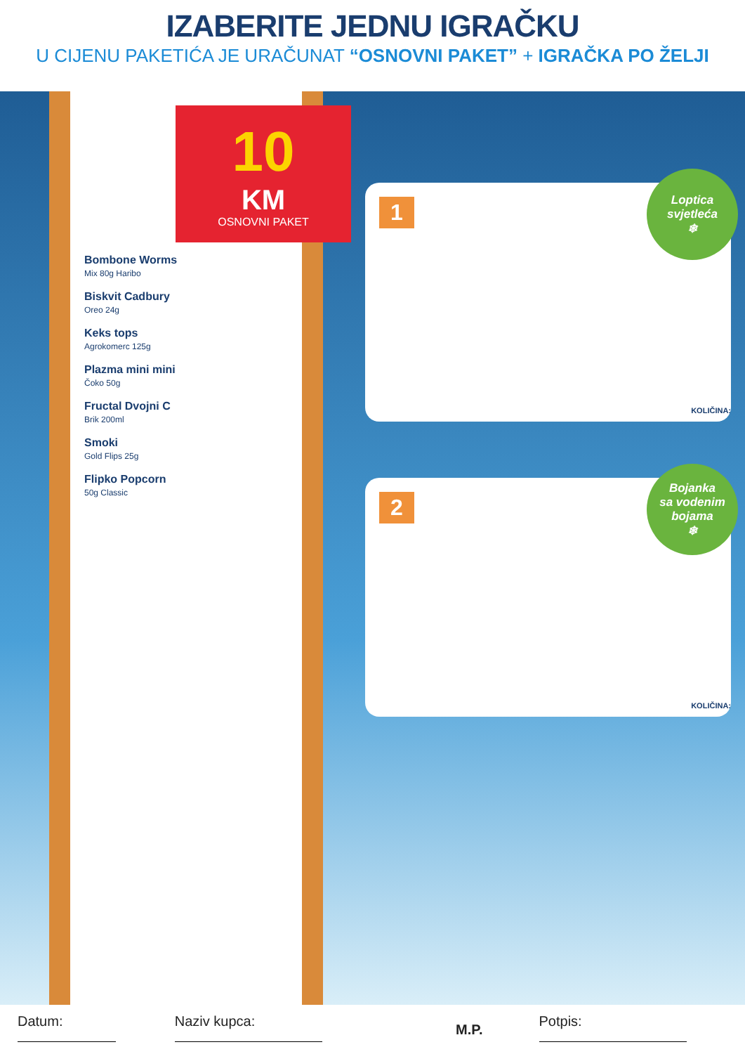IZABERITE JEDNU IGRAČKU
U CIJENU PAKETIĆA JE URAČUNAT “OSNOVNI PAKET” + IGRAČKA PO ŽELJI
10
KM
OSNOVNI PAKET
Bombone Worms
Mix 80g Haribo
Biskvit Cadbury
Oreo 24g
Keks tops
Agrokomerc 125g
Plazma mini mini
Čoko 50g
Fructal Dvojni C
Brik 200ml
Smoki
Gold Flips 25g
Flipko Popcorn
50g Classic
1
Loptica
svjetleća
❄
KOLIČINA:
2
Bojanka
sa vodenim
bojama
❄
KOLIČINA:
Datum: Naziv kupca: M.P. Potpis: